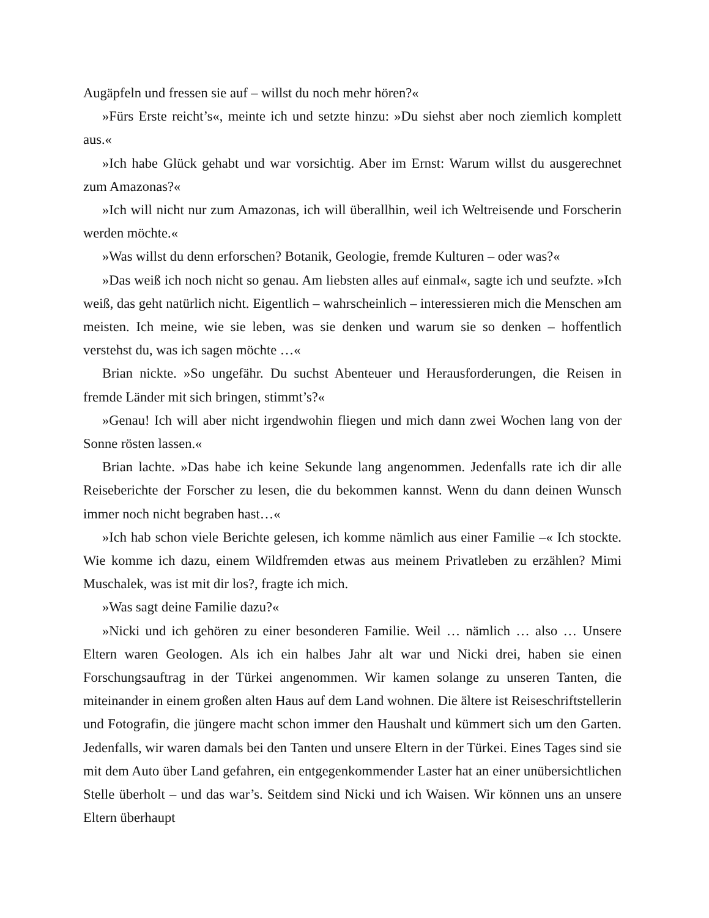Augäpfeln und fressen sie auf – willst du noch mehr hören?«
»Fürs Erste reicht’s«, meinte ich und setzte hinzu: »Du siehst aber noch ziemlich komplett aus.«
»Ich habe Glück gehabt und war vorsichtig. Aber im Ernst: Warum willst du ausgerechnet zum Amazonas?«
»Ich will nicht nur zum Amazonas, ich will überallhin, weil ich Weltreisende und Forscherin werden möchte.«
»Was willst du denn erforschen? Botanik, Geologie, fremde Kulturen – oder was?«
»Das weiß ich noch nicht so genau. Am liebsten alles auf einmal«, sagte ich und seufzte. »Ich weiß, das geht natürlich nicht. Eigentlich – wahrscheinlich – interessieren mich die Menschen am meisten. Ich meine, wie sie leben, was sie denken und warum sie so denken – hoffentlich verstehst du, was ich sagen möchte …«
Brian nickte. »So ungefähr. Du suchst Abenteuer und Herausforderungen, die Reisen in fremde Länder mit sich bringen, stimmt’s?«
»Genau! Ich will aber nicht irgendwohin fliegen und mich dann zwei Wochen lang von der Sonne rösten lassen.«
Brian lachte. »Das habe ich keine Sekunde lang angenommen. Jedenfalls rate ich dir alle Reiseberichte der Forscher zu lesen, die du bekommen kannst. Wenn du dann deinen Wunsch immer noch nicht begraben hast…«
»Ich hab schon viele Berichte gelesen, ich komme nämlich aus einer Familie –« Ich stockte. Wie komme ich dazu, einem Wildfremden etwas aus meinem Privatleben zu erzählen? Mimi Muschalek, was ist mit dir los?, fragte ich mich.
»Was sagt deine Familie dazu?«
»Nicki und ich gehören zu einer besonderen Familie. Weil … nämlich … also … Unsere Eltern waren Geologen. Als ich ein halbes Jahr alt war und Nicki drei, haben sie einen Forschungsauftrag in der Türkei angenommen. Wir kamen solange zu unseren Tanten, die miteinander in einem großen alten Haus auf dem Land wohnen. Die ältere ist Reiseschriftstellerin und Fotografin, die jüngere macht schon immer den Haushalt und kümmert sich um den Garten. Jedenfalls, wir waren damals bei den Tanten und unsere Eltern in der Türkei. Eines Tages sind sie mit dem Auto über Land gefahren, ein entgegenkommender Laster hat an einer unübersichtlichen Stelle überholt – und das war’s. Seitdem sind Nicki und ich Waisen. Wir können uns an unsere Eltern überhaupt